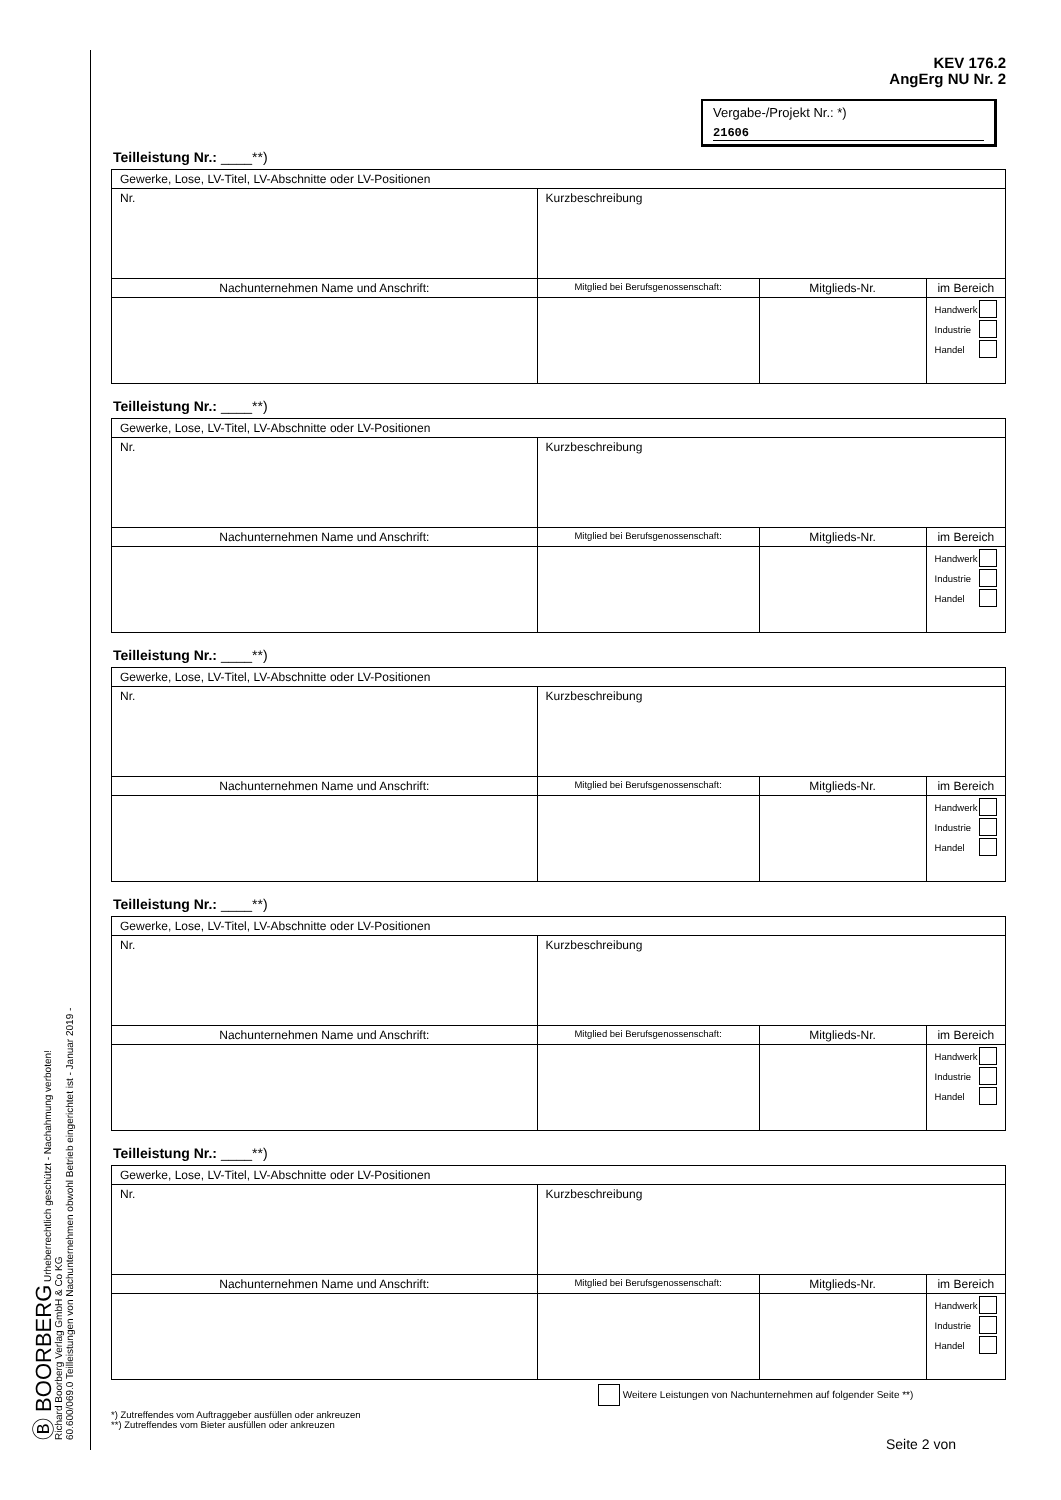KEV 176.2
AngErg NU Nr. 2
Vergabe-/Projekt Nr.: *)
21606
Teilleistung Nr.: ____**)
| Gewerke, Lose, LV-Titel, LV-Abschnitte oder LV-Positionen | | | | |
| Nr. | Kurzbeschreibung | | | |
| Nachunternehmen Name und Anschrift: | | Mitglied bei Berufsgenossenschaft: | Mitglieds-Nr. | im Bereich |
| | | | | Handwerk Industrie Handel |
Teilleistung Nr.: ____**)
| Gewerke, Lose, LV-Titel, LV-Abschnitte oder LV-Positionen | | | | |
| Nr. | Kurzbeschreibung | | | |
| Nachunternehmen Name und Anschrift: | | Mitglied bei Berufsgenossenschaft: | Mitglieds-Nr. | im Bereich |
| | | | | Handwerk Industrie Handel |
Teilleistung Nr.: ____**)
| Gewerke, Lose, LV-Titel, LV-Abschnitte oder LV-Positionen | | | | |
| Nr. | Kurzbeschreibung | | | |
| Nachunternehmen Name und Anschrift: | | Mitglied bei Berufsgenossenschaft: | Mitglieds-Nr. | im Bereich |
| | | | | Handwerk Industrie Handel |
Teilleistung Nr.: ____**)
| Gewerke, Lose, LV-Titel, LV-Abschnitte oder LV-Positionen | | | | |
| Nr. | Kurzbeschreibung | | | |
| Nachunternehmen Name und Anschrift: | | Mitglied bei Berufsgenossenschaft: | Mitglieds-Nr. | im Bereich |
| | | | | Handwerk Industrie Handel |
Teilleistung Nr.: ____**)
| Gewerke, Lose, LV-Titel, LV-Abschnitte oder LV-Positionen | | | | |
| Nr. | Kurzbeschreibung | | | |
| Nachunternehmen Name und Anschrift: | | Mitglied bei Berufsgenossenschaft: | Mitglieds-Nr. | im Bereich |
| | | | | Handwerk Industrie Handel |
Weitere Leistungen von Nachunternehmen auf folgender Seite **)
*) Zutreffendes vom Auftraggeber ausfüllen oder ankreuzen
**) Zutreffendes vom Bieter ausfüllen oder ankreuzen
Seite 2 von
Ⓑ BOORBERG Urheberrechtlich geschützt - Nachahmung verboten!
Richard Boorberg Verlag GmbH & Co KG
60.600/069.0 Teilleistungen von Nachunternehmen obwohl Betrieb eingerichtet ist - Januar 2019 -